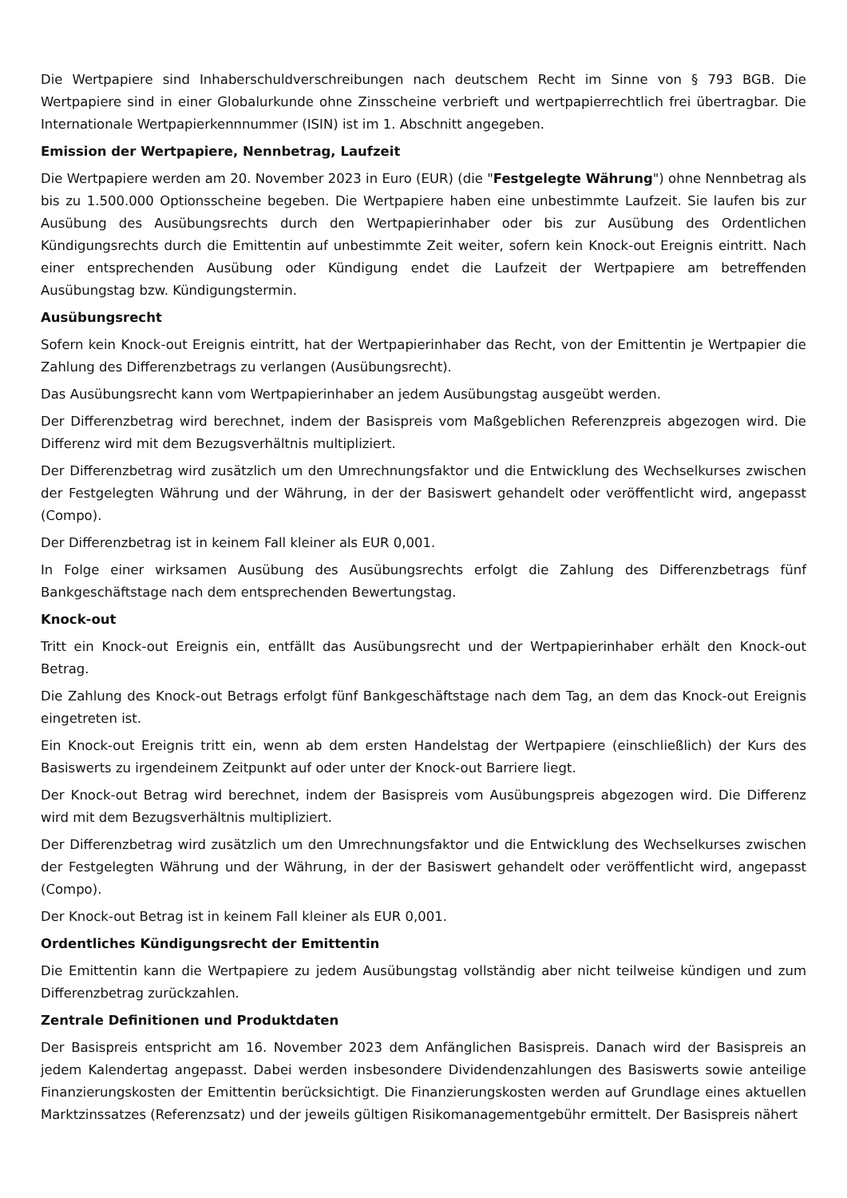Die Wertpapiere sind Inhaberschuldverschreibungen nach deutschem Recht im Sinne von § 793 BGB. Die Wertpapiere sind in einer Globalurkunde ohne Zinsscheine verbrieft und wertpapierrechtlich frei übertragbar. Die Internationale Wertpapierkennnummer (ISIN) ist im 1. Abschnitt angegeben.
Emission der Wertpapiere, Nennbetrag, Laufzeit
Die Wertpapiere werden am 20. November 2023 in Euro (EUR) (die "Festgelegte Währung") ohne Nennbetrag als bis zu 1.500.000 Optionsscheine begeben. Die Wertpapiere haben eine unbestimmte Laufzeit. Sie laufen bis zur Ausübung des Ausübungsrechts durch den Wertpapierinhaber oder bis zur Ausübung des Ordentlichen Kündigungsrechts durch die Emittentin auf unbestimmte Zeit weiter, sofern kein Knock-out Ereignis eintritt. Nach einer entsprechenden Ausübung oder Kündigung endet die Laufzeit der Wertpapiere am betreffenden Ausübungstag bzw. Kündigungstermin.
Ausübungsrecht
Sofern kein Knock-out Ereignis eintritt, hat der Wertpapierinhaber das Recht, von der Emittentin je Wertpapier die Zahlung des Differenzbetrags zu verlangen (Ausübungsrecht).
Das Ausübungsrecht kann vom Wertpapierinhaber an jedem Ausübungstag ausgeübt werden.
Der Differenzbetrag wird berechnet, indem der Basispreis vom Maßgeblichen Referenzpreis abgezogen wird. Die Differenz wird mit dem Bezugsverhältnis multipliziert.
Der Differenzbetrag wird zusätzlich um den Umrechnungsfaktor und die Entwicklung des Wechselkurses zwischen der Festgelegten Währung und der Währung, in der der Basiswert gehandelt oder veröffentlicht wird, angepasst (Compo).
Der Differenzbetrag ist in keinem Fall kleiner als EUR 0,001.
In Folge einer wirksamen Ausübung des Ausübungsrechts erfolgt die Zahlung des Differenzbetrags fünf Bankgeschäftstage nach dem entsprechenden Bewertungstag.
Knock-out
Tritt ein Knock-out Ereignis ein, entfällt das Ausübungsrecht und der Wertpapierinhaber erhält den Knock-out Betrag.
Die Zahlung des Knock-out Betrags erfolgt fünf Bankgeschäftstage nach dem Tag, an dem das Knock-out Ereignis eingetreten ist.
Ein Knock-out Ereignis tritt ein, wenn ab dem ersten Handelstag der Wertpapiere (einschließlich) der Kurs des Basiswerts zu irgendeinem Zeitpunkt auf oder unter der Knock-out Barriere liegt.
Der Knock-out Betrag wird berechnet, indem der Basispreis vom Ausübungspreis abgezogen wird. Die Differenz wird mit dem Bezugsverhältnis multipliziert.
Der Differenzbetrag wird zusätzlich um den Umrechnungsfaktor und die Entwicklung des Wechselkurses zwischen der Festgelegten Währung und der Währung, in der der Basiswert gehandelt oder veröffentlicht wird, angepasst (Compo).
Der Knock-out Betrag ist in keinem Fall kleiner als EUR 0,001.
Ordentliches Kündigungsrecht der Emittentin
Die Emittentin kann die Wertpapiere zu jedem Ausübungstag vollständig aber nicht teilweise kündigen und zum Differenzbetrag zurückzahlen.
Zentrale Definitionen und Produktdaten
Der Basispreis entspricht am 16. November 2023 dem Anfänglichen Basispreis. Danach wird der Basispreis an jedem Kalendertag angepasst. Dabei werden insbesondere Dividendenzahlungen des Basiswerts sowie anteilige Finanzierungskosten der Emittentin berücksichtigt. Die Finanzierungskosten werden auf Grundlage eines aktuellen Marktzinssatzes (Referenzsatz) und der jeweils gültigen Risikomanagementgebühr ermittelt. Der Basispreis nähert